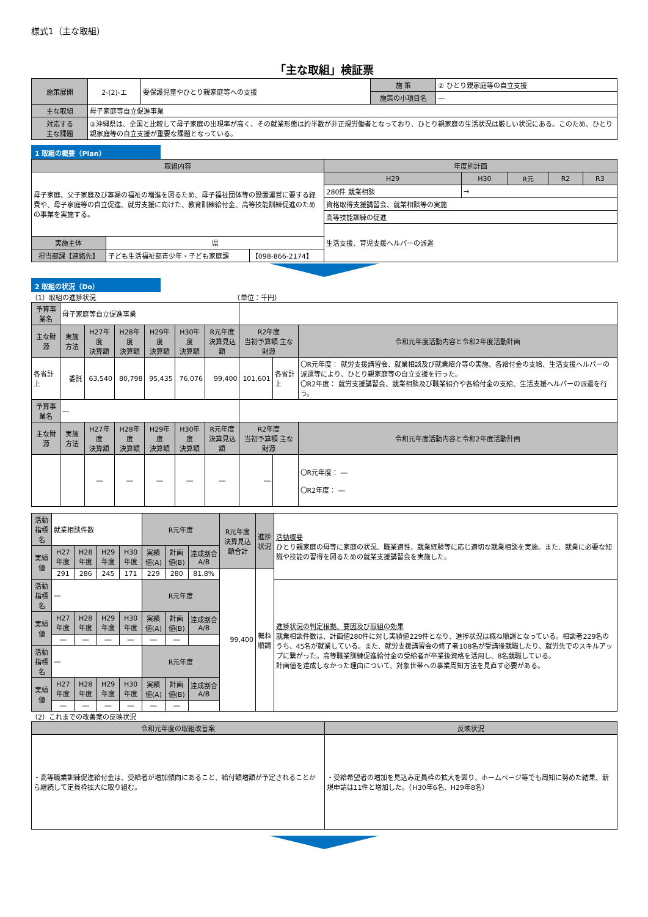様式1（主な取組）
「主な取組」検証票
| 施策展開 | 2-(2)-エ | 要保護児童やひとり親家庭等への支援 | 施 策 | ② ひとり親家庭等の自立支援 |
| | | | 施策の小項目名 | ― |
| 主な取組 | 母子家庭等自立促進事業 | | | |
| 対応する 主な課題 | ②沖縄県は、全国と比較して母子家庭の出現率が高く、その就業形態は約半数が非正規労働者となっており、ひとり親家庭の生活状況は厳しい状況にある。このため、ひとり親家庭等の自立支援が重要な課題となっている。 | | | |
1 取組の概要（Plan）
| 取組内容 | | | 年度別計画 | | | | |
| --- | --- | --- | --- | --- | --- | --- | --- |
| 母子家庭、父子家庭及び寡婦の福祉の増進を図るため、母子福祉団体等の設置運営に要する経費や、母子家庭等の自立促進、就労支援に向けた、教育訓練給付金、高等技能訓練促進のための事業を実施する。 | | | H29 | H30 | R元 | R2 | R3 |
| | | | 280件 就業相談 | → | | | |
| | | | 資格取得支援講習会、就業相談等の実施 | | | | |
| | | | 高等技能訓練の促進 | | | | |
| | | | 生活支援、育児支援ヘルパーの派遣 | | | | |
| 実施主体 | 県 | | | | | | |
| 担当部課【連絡先】 | 子ども生活福祉部青少年・子ども家庭課 | 【098-866-2174】 | | | | | |
2 取組の状況（Do）
（1）取組の進捗状況　　　　　　　　　　　　　　　　　　　　　（単位：千円）
| 予算事業名 | 母子家庭等自立促進事業 | | | | | | | | |
| 主な財源 | 実施方法 | H27年度 決算額 | H28年度 決算額 | H29年度 決算額 | H30年度 決算額 | R元年度 決算見込額 | R2年度 当初予算額 主な財源 | | 令和元年度活動内容と令和2年度活動計画 |
| 各省計上 | 委託 | 63,540 | 80,798 | 95,435 | 76,076 | 99,400 | 101,601 | 各省計上 | 〇R元年度： 就労支援講習会、就業相談及び就業紹介等の実施、各給付金の支給、生活支援ヘルパーの派遣等により、ひとり親家庭等の自立支援を行った。 〇R2年度： 就労支援講習会、就業相談及び職業紹介や各給付金の支給、生活支援ヘルパーの派遣を行う。 |
| 予算事業名 | ― | | | | | | | | |
| 主な財源 | 実施方法 | H27年度 決算額 | H28年度 決算額 | H29年度 決算額 | H30年度 決算額 | R元年度 決算見込額 | R2年度 当初予算額 主な財源 | | 令和元年度活動内容と令和2年度活動計画 |
| | | ― | ― | ― | ― | ― | ― | | 〇R元年度： ― 〇R2年度： ― |
| 活動指標名 | 就業相談件数 | | | | R元年度 | | | R元年度 決算見込額合計 | 進捗状況 | 活動概要 ひとり親家庭の母等に家庭の状況、職業適性、就業経験等に応じ適切な就業相談を実施。また、就業に必要な知識や技能の習得を図るための就業支援講習会を実施した。 |
| 実績値 | H27年度 | H28年度 | H29年度 | H30年度 | 実績値(A) | 計画値(B) | 達成割合A/B | | | |
| | 291 | 286 | 245 | 171 | 229 | 280 | 81.8% | 99,400 | 概ね順調 | |
| 活動指標名 | ― | | | | R元年度 | | | | | 進捗状況の判定根拠、要因及び取組の効果 就業相談件数は、計画値280件に対し実績値229件となり、進捗状況は概ね順調となっている。相談者229名のうち、45名が就業している。また、就労支援講習会の修了者108名が受講後就職したり、就労先でのスキルアップに繋がった。高等職業訓練促進給付金の受給者が卒業後資格を活用し、8名就職している。 計画値を達成しなかった理由について、対象世帯への事業周知方法を見直す必要がある。 |
| 実績値 | H27年度 | H28年度 | H29年度 | H30年度 | 実績値(A) | 計画値(B) | 達成割合A/B | | | |
| | ― | ― | ― | ― | ― | ― | | | | |
| 活動指標名 | ― | | | | R元年度 | | | | | |
| 実績値 | H27年度 | H28年度 | H29年度 | H30年度 | 実績値(A) | 計画値(B) | 達成割合A/B | | | |
| | ― | ― | ― | ― | ― | ― | | | | |
（2）これまでの改善案の反映状況
| 令和元年度の取組改善案 | 反映状況 |
| --- | --- |
| ・高等職業訓練促進給付金は、受給者が増加傾向にあること、給付額増額が予定されることから継続して定員枠拡大に取り組む。 | ・受給希望者の増加を見込み定員枠の拡大を図り、ホームページ等でも周知に努めた結果、新規申請は11件と増加した。（H30年6名、H29年8名） |